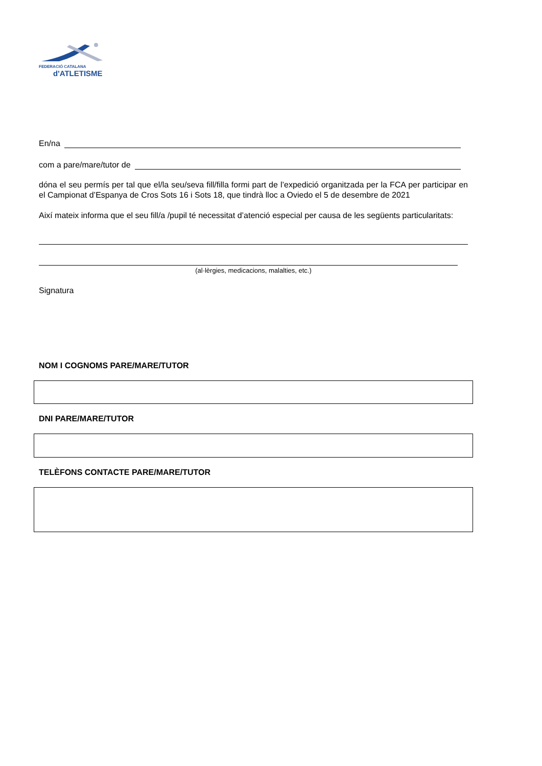FEDERACIÓ CATALANA
d'ATLETISME
En/na
com a pare/mare/tutor de
dóna el seu permís per tal que el/la seu/seva fill/filla formi part de l’expedició organitzada per la FCA per participar en el Campionat d’Espanya de Cros Sots 16 i Sots 18, que tindrà lloc a Oviedo el 5 de desembre de 2021
Així mateix informa que el seu fill/a /pupil té necessitat d’atenció especial per causa de les següents particularitats:
(al·lèrgies, medicacions, malalties, etc.)
Signatura
NOM I COGNOMS PARE/MARE/TUTOR
DNI PARE/MARE/TUTOR
TELÈFONS CONTACTE PARE/MARE/TUTOR